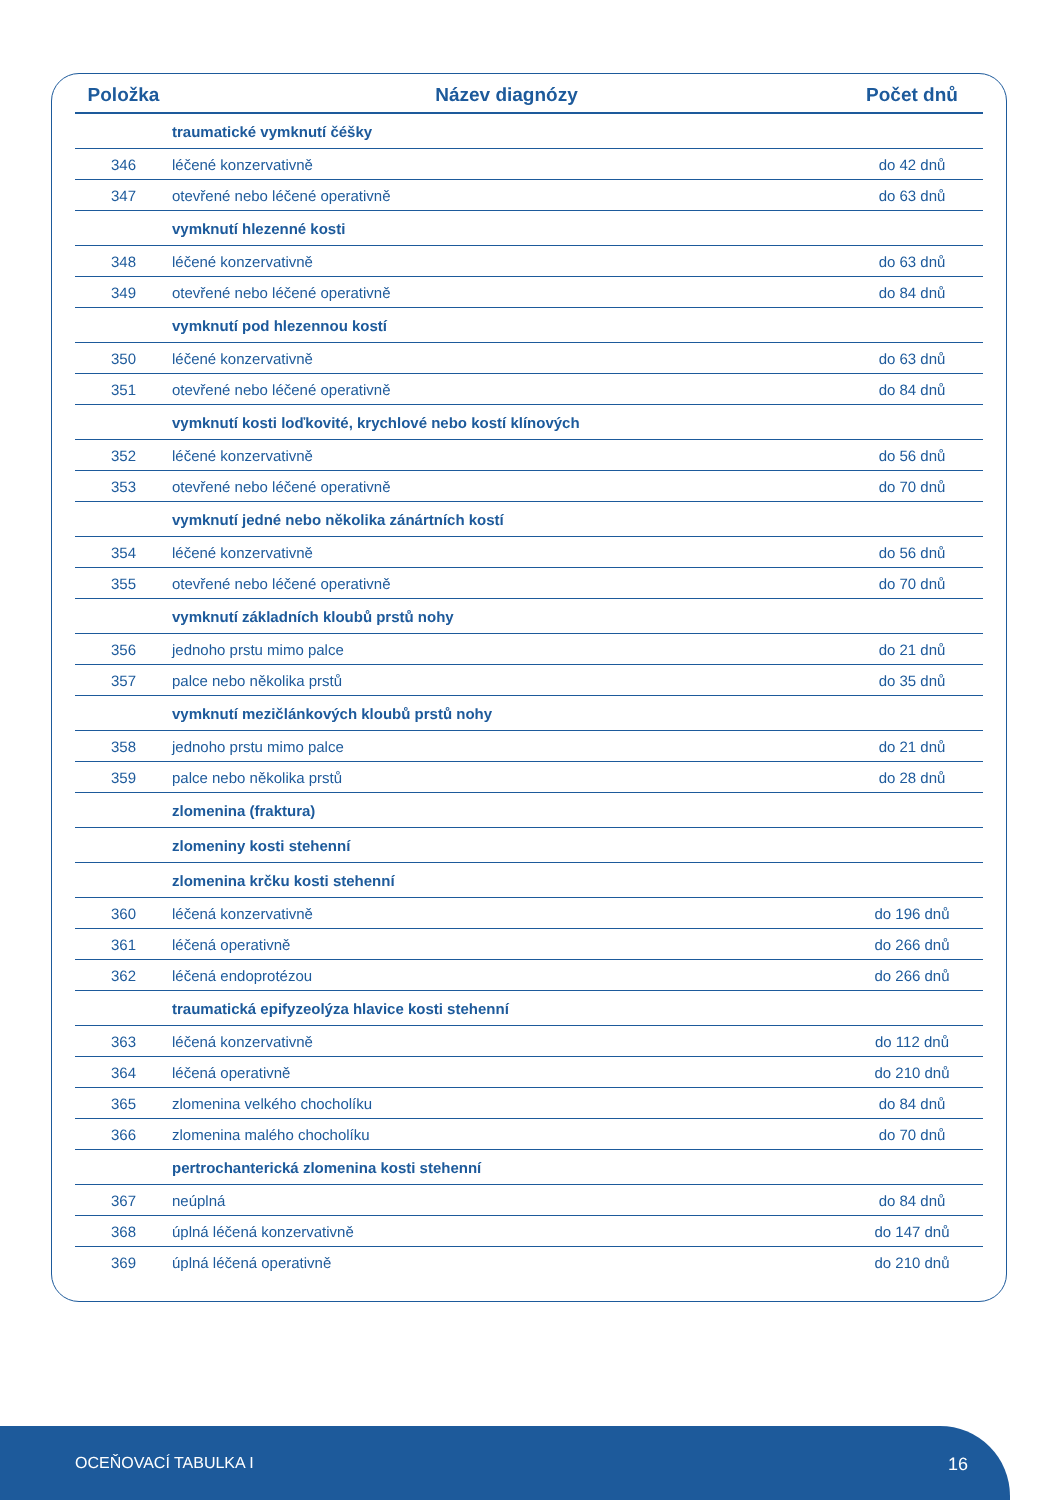| Položka | Název diagnózy | Počet dnů |
| --- | --- | --- |
| | traumatické vymknutí čéšky | |
| 346 | léčené konzervativně | do 42 dnů |
| 347 | otevřené nebo léčené operativně | do 63 dnů |
| | vymknutí hlezenné kosti | |
| 348 | léčené konzervativně | do 63 dnů |
| 349 | otevřené nebo léčené operativně | do 84 dnů |
| | vymknutí pod hlezennou kostí | |
| 350 | léčené konzervativně | do 63 dnů |
| 351 | otevřené nebo léčené operativně | do 84 dnů |
| | vymknutí kosti loďkovité, krychlové nebo kostí klínových | |
| 352 | léčené konzervativně | do 56 dnů |
| 353 | otevřené nebo léčené operativně | do 70 dnů |
| | vymknutí jedné nebo několika zánártních kostí | |
| 354 | léčené konzervativně | do 56 dnů |
| 355 | otevřené nebo léčené operativně | do 70 dnů |
| | vymknutí základních kloubů prstů nohy | |
| 356 | jednoho prstu mimo palce | do 21 dnů |
| 357 | palce nebo několika prstů | do 35 dnů |
| | vymknutí mezičlánkových kloubů prstů nohy | |
| 358 | jednoho prstu mimo palce | do 21 dnů |
| 359 | palce nebo několika prstů | do 28 dnů |
| | zlomenina (fraktura) | |
| | zlomeniny kosti stehenní | |
| | zlomenina krčku kosti stehenní | |
| 360 | léčená konzervativně | do 196 dnů |
| 361 | léčená operativně | do 266 dnů |
| 362 | léčená endoprotézou | do 266 dnů |
| | traumatická epifyzeolýza hlavice kosti stehenní | |
| 363 | léčená konzervativně | do 112 dnů |
| 364 | léčená operativně | do 210 dnů |
| 365 | zlomenina velkého chocholíku | do 84 dnů |
| 366 | zlomenina malého chocholíku | do 70 dnů |
| | pertrochanterická zlomenina kosti stehenní | |
| 367 | neúplná | do 84 dnů |
| 368 | úplná léčená konzervativně | do 147 dnů |
| 369 | úplná léčená operativně | do 210 dnů |
OCEŇOVACÍ TABULKA I 16